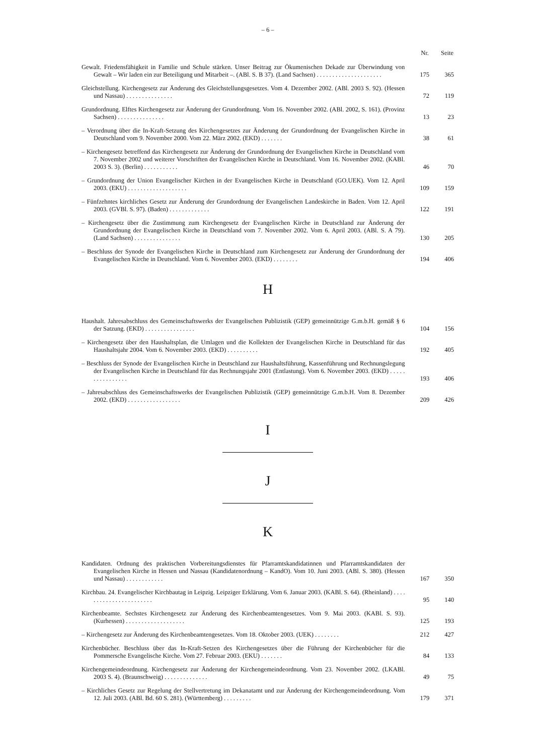– 6 –
| | Nr. | Seite |
| --- | --- | --- |
| Gewalt. Friedensfähigkeit in Familie und Schule stärken. Unser Beitrag zur Ökumenischen Dekade zur Überwindung von Gewalt – Wir laden ein zur Beteiligung und Mitarbeit –. (ABl. S. B 37). (Land Sachsen) . . . . . . . . . . . . . . . . . . . . . | 175 | 365 |
| Gleichstellung. Kirchengesetz zur Änderung des Gleichstellungsgesetzes. Vom 4. Dezember 2002. (ABl. 2003 S. 92). (Hessen und Nassau) . . . . . . . . . . . . . . . | 72 | 119 |
| Grundordnung. Elftes Kirchengesetz zur Änderung der Grundordnung. Vom 16. November 2002. (ABl. 2002, S. 161). (Provinz Sachsen) . . . . . . . . . . . . . . . | 13 | 23 |
| – Verordnung über die In-Kraft-Setzung des Kirchengesetzes zur Änderung der Grundordnung der Evangelischen Kirche in Deutschland vom 9. November 2000. Vom 22. März 2002. (EKD) . . . . . . . | 38 | 61 |
| – Kirchengesetz betreffend das Kirchengesetz zur Änderung der Grundordnung der Evangelischen Kirche in Deutschland vom 7. November 2002 und weiterer Vorschriften der Evangelischen Kirche in Deutschland. Vom 16. November 2002. (KABl. 2003 S. 3). (Berlin) . . . . . . . . . . . | 46 | 70 |
| – Grundordnung der Union Evangelischer Kirchen in der Evangelischen Kirche in Deutschland (GO.UEK). Vom 12. April 2003. (EKU) . . . . . . . . . . . . . . . . . . . | 109 | 159 |
| – Fünfzehntes kirchliches Gesetz zur Änderung der Grundordnung der Evangelischen Landeskirche in Baden. Vom 12. April 2003. (GVBl. S. 97). (Baden) . . . . . . . . . . . . . | 122 | 191 |
| – Kirchengesetz über die Zustimmung zum Kirchengesetz der Evangelischen Kirche in Deutschland zur Änderung der Grundordnung der Evangelischen Kirche in Deutschland vom 7. November 2002. Vom 6. April 2003. (ABl. S. A 79). (Land Sachsen) . . . . . . . . . . . . . . . | 130 | 205 |
| – Beschluss der Synode der Evangelischen Kirche in Deutschland zum Kirchengesetz zur Änderung der Grundordnung der Evangelischen Kirche in Deutschland. Vom 6. November 2003. (EKD) . . . . . . . . | 194 | 406 |
H
| Haushalt. Jahresabschluss des Gemeinschaftswerks der Evangelischen Publizistik (GEP) gemeinnützige G.m.b.H. gemäß § 6 der Satzung. (EKD) . . . . . . . . . . . . . . . . | 104 | 156 |
| – Kirchengesetz über den Haushaltsplan, die Umlagen und die Kollekten der Evangelischen Kirche in Deutschland für das Haushaltsjahr 2004. Vom 6. November 2003. (EKD) . . . . . . . . . . | 192 | 405 |
| – Beschluss der Synode der Evangelischen Kirche in Deutschland zur Haushaltsführung, Kassenführung und Rechnungslegung der Evangelischen Kirche in Deutschland für das Rechnungsjahr 2001 (Entlastung). Vom 6. November 2003. (EKD) . . . . . . . . . . . . . . . . | 193 | 406 |
| – Jahresabschluss des Gemeinschaftswerks der Evangelischen Publizistik (GEP) gemeinnützige G.m.b.H. Vom 8. Dezember 2002. (EKD) . . . . . . . . . . . . . . . . . | 209 | 426 |
I
J
K
| Kandidaten. Ordnung des praktischen Vorbereitungsdienstes für Pfarramtskandidatinnen und Pfarramtskandidaten der Evangelischen Kirche in Hessen und Nassau (Kandidatenordnung – KandO). Vom 10. Juni 2003. (ABl. S. 380). (Hessen und Nassau) . . . . . . . . . . . . | 167 | 350 |
| Kirchbau. 24. Evangelischer Kirchbautag in Leipzig. Leipziger Erklärung. Vom 6. Januar 2003. (KABl. S. 64). (Rheinland) . . . . . . . . . . . . . . . . . . . . . . . | 95 | 140 |
| Kirchenbeamte. Sechstes Kirchengesetz zur Änderung des Kirchenbeamtengesetzes. Vom 9. Mai 2003. (KABl. S. 93). (Kurhessen) . . . . . . . . . . . . . . . . . . . | 125 | 193 |
| – Kirchengesetz zur Änderung des Kirchenbeamtengesetzes. Vom 18. Oktober 2003. (UEK) . . . . . . . . | 212 | 427 |
| Kirchenbücher. Beschluss über das In-Kraft-Setzen des Kirchengesetzes über die Führung der Kirchenbücher für die Pommersche Evangelische Kirche. Vom 27. Februar 2003. (EKU) . . . . . . . | 84 | 133 |
| Kirchengemeindeordnung. Kirchengesetz zur Änderung der Kirchengemeindeordnung. Vom 23. November 2002. (LKABl. 2003 S. 4). (Braunschweig) . . . . . . . . . . . . . . | 49 | 75 |
| – Kirchliches Gesetz zur Regelung der Stellvertretung im Dekanatamt und zur Änderung der Kirchengemeindeordnung. Vom 12. Juli 2003. (ABl. Bd. 60 S. 281). (Württemberg) . . . . . . . . . | 179 | 371 |